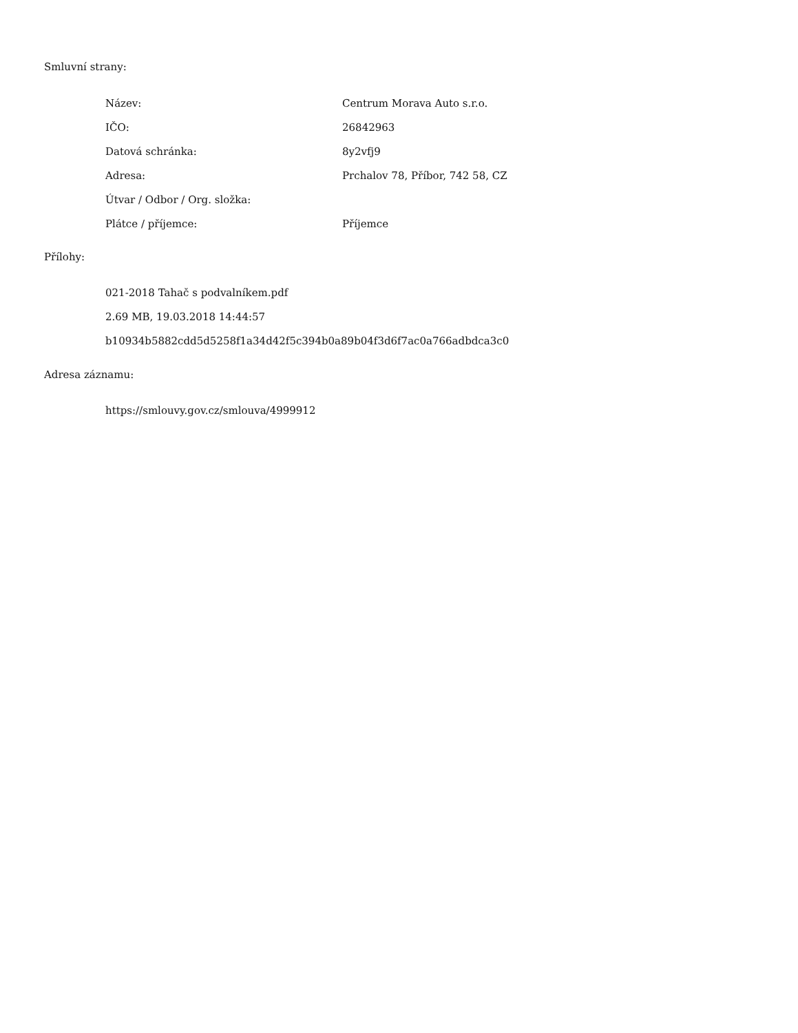Smluvní strany:
| Název: | Centrum Morava Auto s.r.o. |
| IČO: | 26842963 |
| Datová schránka: | 8y2vfj9 |
| Adresa: | Prchalov 78, Příbor, 742 58, CZ |
| Útvar / Odbor / Org. složka: | |
| Plátce / příjemce: | Příjemce |
Přílohy:
021-2018 Tahač s podvalníkem.pdf
2.69 MB, 19.03.2018 14:44:57
b10934b5882cdd5d5258f1a34d42f5c394b0a89b04f3d6f7ac0a766adbdca3c0
Adresa záznamu:
https://smlouvy.gov.cz/smlouva/4999912